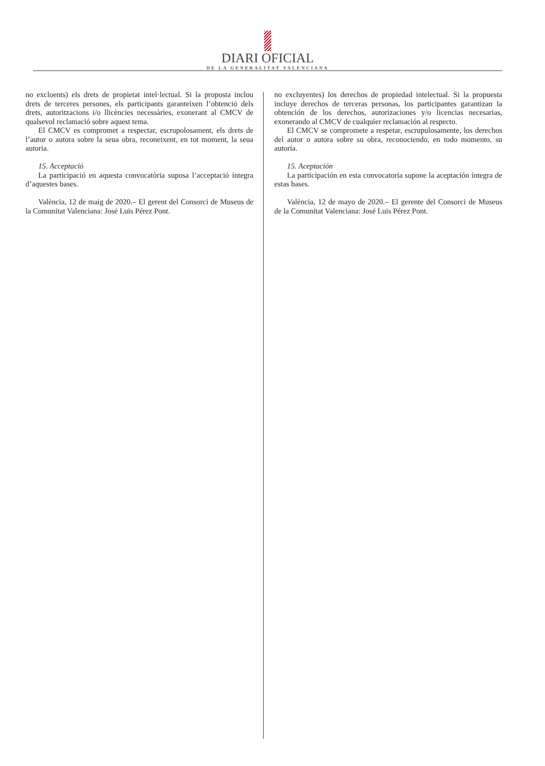DIARI OFICIAL
DE LA GENERALITAT VALENCIANA
no excloents) els drets de propietat intel·lectual. Si la proposta inclou drets de terceres persones, els participants garanteixen l’obtenció dels drets, autoritzacions i/o llicències necessàries, exonerant al CMCV de qualsevol reclamació sobre aquest tema.
El CMCV es compromet a respectar, escrupolosament, els drets de l’autor o autora sobre la seua obra, reconeixent, en tot moment, la seua autoria.
15. Acceptació
La participació en aquesta convocatòria suposa l’acceptació íntegra d’aquestes bases.
València, 12 de maig de 2020.– El gerent del Consorci de Museus de la Comunitat Valenciana: José Luis Pérez Pont.
no excluyentes) los derechos de propiedad intelectual. Si la propuesta incluye derechos de terceras personas, los participantes garantizan la obtención de los derechos, autorizaciones y/o licencias necesarias, exonerando al CMCV de cualquier reclamación al respecto.
El CMCV se compromete a respetar, escrupulosamente, los derechos del autor o autora sobre su obra, reconociendo, en todo momento, su autoría.
15. Aceptación
La participación en esta convocatoria supone la aceptación íntegra de estas bases.
València, 12 de mayo de 2020.– El gerente del Consorci de Museus de la Comunitat Valenciana: José Luis Pérez Pont.